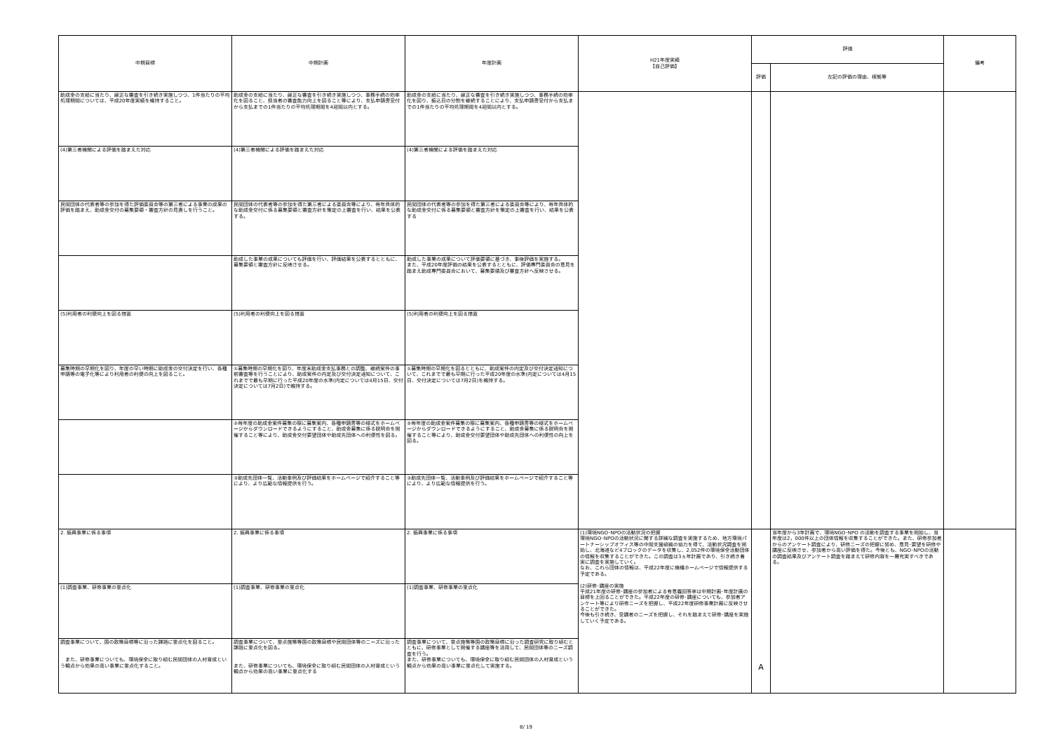| 中期目標 | 中期計画 | 年度計画 | H21年度実績 【自己評価】 | 評価 | | 備考 |
| --- | --- | --- | --- | --- | --- | --- |
| | | | | 評価 | 左記の評価の理由、根拠等 | |
| 助成金の支給に当たり、厳正な審査を引き続き実施しつつ、1件当たりの平均処理期間については、平成20年度実績を維持すること。 | 助成金の支給に当たり、厳正な審査を引き続き実施しつつ、事務手続の効率化を図ること、担当者の審査能力向上を図ること等により、支払申請書受付から支払までの1件当たりの平均処理期間を4週間以内とする。 | 助成金の支給に当たり、厳正な審査を引き続き実施しつつ、事務手続の効率化を図り、振込日の分割を継続することにより、支払申請書受付から支払までの1件当たりの平均処理期間を4週間以内とする。 | | | | |
| (4)第三者機関による評価を踏まえた対応 | (4)第三者機関による評価を踏まえた対応 | (4)第三者機関による評価を踏まえた対応 | | | | |
| 民間団体の代表者等の参加を得た評価委員会等の第三者による事業の成果の評価を踏まえ、助成金交付の募集要領・審査方針の見直しを行うこと。 | 民間団体の代表者等の参加を得た第三者による委員会等により、毎年具体的な助成金交付に係る募集要領と審査方針を策定の上審査を行い、結果を公表する。 | 民間団体の代表者等の参加を得た第三者による委員会等により、毎年具体的な助成金交付に係る募集要領と審査方針を策定の上審査を行い、結果を公表する | | | | |
| | 助成した事業の成果についても評価を行い、評価結果を公表するとともに、募集要領と審査方針に反映させる。 | 助成した事業の成果について評価要領に基づき、事後評価を実施する。 また、平成20年度評価の結果を公表するとともに、評価専門委員会の意見を踏まえ助成専門委員会において、募集要領及び審査方針へ反映させる。 | | | | |
| (5)利用者の利便向上を図る措置 | (5)利用者の利便向上を図る措置 | (5)利用者の利便向上を図る措置 | | | | |
| 募集時期の早期化を図り、年度の早い時期に助成金の交付決定を行い、各種申請等の電子化等により利用者の利便の向上を図ること。 | ①募集時期の早期化を図り、年度末助成金支払事務との調整、継続案件の事前審査等を行うことにより、助成案件の内定及び交付決定通知について、これまでで最も早期に行った平成20年度の水準(内定については4月15日、交付決定については7月2日)で維持する。 | ①募集時期の早期化を図るとともに、助成案件の内定及び交付決定通知について、これまでで最も早期に行った平成20年度の水準(内定については4月15日、交付決定については7月2日)を維持する。 | | | | |
| | ②毎年度の助成金案件募集の際に募集案内、各種申請書等の様式をホームページからダウンロードできるようにすること、助成金募集に係る説明会を開催すること等により、助成金交付要望団体や助成先団体への利便性を図る。 | ②毎年度の助成金案件募集の際に募集案内、各種申請書等の様式をホームページからダウンロードできるようにすること、助成金募集に係る説明会を開催すること等により、助成金交付要望団体や助成先団体への利便性の向上を図る。 | | | | |
| | ③助成先団体一覧、活動事例及び評価結果をホームページで紹介すること等により、より広範な情報提供を行う。 | ③助成先団体一覧、活動事例及び評価結果をホームページで紹介すること等により、より広範な情報提供を行う。 | | | | |
| 2. 振興事業に係る事項 | 2. 振興事業に係る事項 | 2. 振興事業に係る事項 | (1)環境NGO･NPOの活動状況の把握 環境NGO･NPOの活動状況に関する詳細な調査を実施するため、地方環境パートナーシップオフィス等の中間支援組織の協力を得て、活動状況調査を開始し、北海道など4ブロックのデータを収集し、2,052件の環境保全活動団体の情報を収集することができた。この調査は3ヵ年計画であり、引き続き着実に調査を実施していく。 なお、これら団体の情報は、平成22年度に機構ホームページで情報提供する予定である。 (2)研修･講座の実施 平成21年度の研修･講座の参加者による有意義回答率は中期計画･年度計画の目標を上回ることができた。平成22年度の研修･講座についても、参加者アンケート等により研修ニーズを把握し、平成22年度研修事業計画に反映させることができた。 今後も引き続き、受講者のニーズを把握し、それを踏まえて研修･講座を実施していく予定である。 | A | 当年度から3年計画で、環境NGO･NPO の活動を調査する事業を開始し、当年度は2，000件以上の団体情報を収集することができた。また、研修参加者からのアンケート調査により、研修ニーズの把握に努め、意見･要望を研修や講座に反映させ、参加者から高い評価を得た。今後とも、NGO･NPOの活動の調査結果及びアンケート調査を踏まえて研修内容を一層充実すべきである。 | |
| (1)調査事業、研修事業の重点化 | (1)調査事業、研修事業の重点化 | (1)調査事業、研修事業の重点化 | | | | |
| 調査事業について、国の政策目標等に沿った課題に重点化を図ること。 また、研修事業についても、環境保全に取り組む民間団体の人材育成という観点から効果の高い事業に重点化すること。 | 調査事業について、重点施策等国の政策目標や民間団体等のニーズに沿った課題に重点化を図る。 また、研修事業についても、環境保全に取り組む民間団体の人材育成という観点から効果の高い事業に重点化する | 調査事業について、重点施策等国の政策目標に沿った調査研究に取り組むとともに、研修事業として開催する講座等を活用して、民間団体等のニーズ調査を行う。 また、研修事業についても、環境保全に取り組む民間団体の人材育成という観点から効果の高い事業に重点化して実施する。 | | | | |
8/ 19